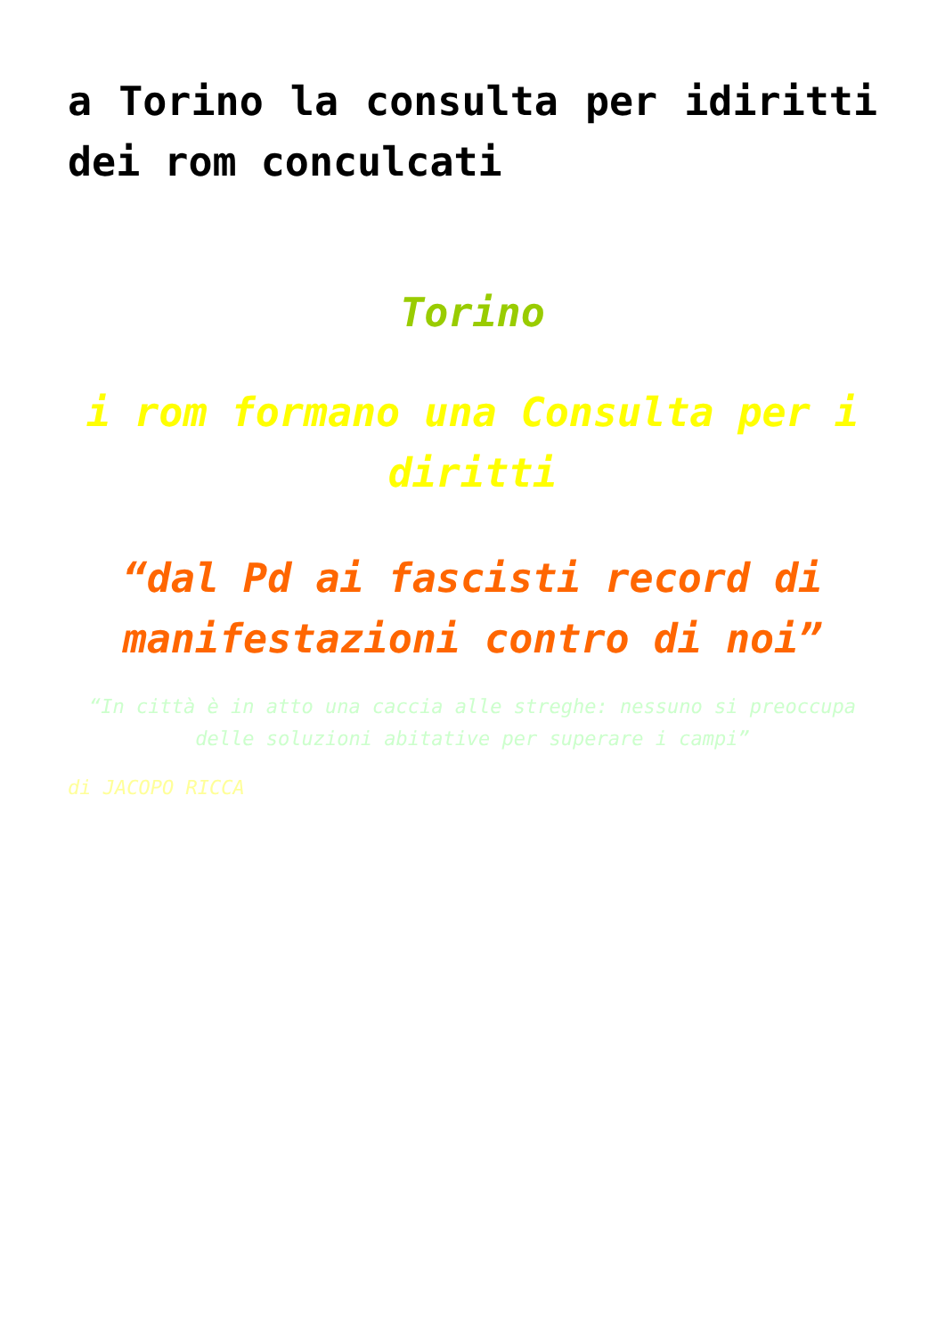a Torino la consulta per idiritti dei rom conculcati
Torino
i rom formano una Consulta per i diritti
“dal Pd ai fascisti record di manifestazioni contro di noi”
“In città è in atto una caccia alle streghe: nessuno si preoccupa delle soluzioni abitative per superare i campi”
di JACOPO RICCA